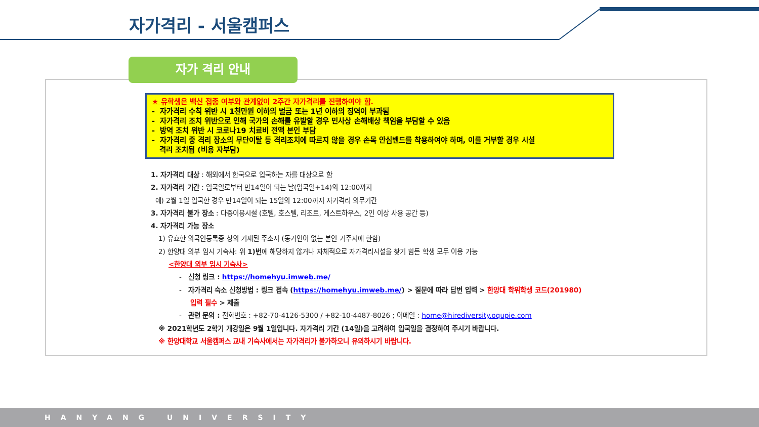자가격리 - 서울캠퍼스
자가 격리 안내
★ 유학생은 백신 접종 여부와 관계없이 2주간 자가격리를 진행하여야 함.
- 자가격리 수칙 위반 시 1천만원 이하의 벌금 또는 1년 이하의 징역이 부과됨
- 자가격리 조치 위반으로 인해 국가의 손해를 유발할 경우 민사상 손해배상 책임을 부담할 수 있음
- 방역 조치 위반 시 코로나19 치료비 전액 본인 부담
- 자가격리 중 격리 장소의 무단이탈 등 격리조치에 따르지 않을 경우 손목 안심밴드를 착용하여야 하며, 이를 거부할 경우 시설
격리 조치됨 (비용 자부담)
1. 자가격리 대상 : 해외에서 한국으로 입국하는 자를 대상으로 함
2. 자가격리 기간 : 입국일로부터 만14일이 되는 날(입국일+14)의 12:00까지
예) 2월 1일 입국한 경우 만14일이 되는 15일의 12:00까지 자가격리 의무기간
3. 자가격리 불가 장소 : 다중이용시설 (호텔, 호스텔, 리조트, 게스트하우스, 2인 이상 사용 공간 등)
4. 자가격리 가능 장소
1) 유효한 외국인등록증 상의 기재된 주소지 (동거인이 없는 본인 거주지에 한함)
2) 한양대 외부 임시 기숙사: 위 1)번에 해당하지 않거나 자체적으로 자가격리시설을 찾기 힘든 학생 모두 이용 가능
<한양대 외부 임시 기숙사>
- 신청 링크 : https://homehyu.imweb.me/
- 자가격리 숙소 신청방법 : 링크 접속 (https://homehyu.imweb.me/) > 질문에 따라 답변 입력 > 한양대 학위학생 코드(201980)
입력 필수 > 제출
- 관련 문의 : 전화번호 : +82-70-4126-5300 / +82-10-4487-8026 ; 이메일 : home@hirediversity.oqupie.com
※ 2021학년도 2학기 개강일은 9월 1일입니다. 자가격리 기간 (14일)을 고려하여 입국일을 결정하여 주시기 바랍니다.
※ 한양대학교 서울캠퍼스 교내 기숙사에서는 자가격리가 불가하오니 유의하시기 바랍니다.
HANYANG UNIVERSITY